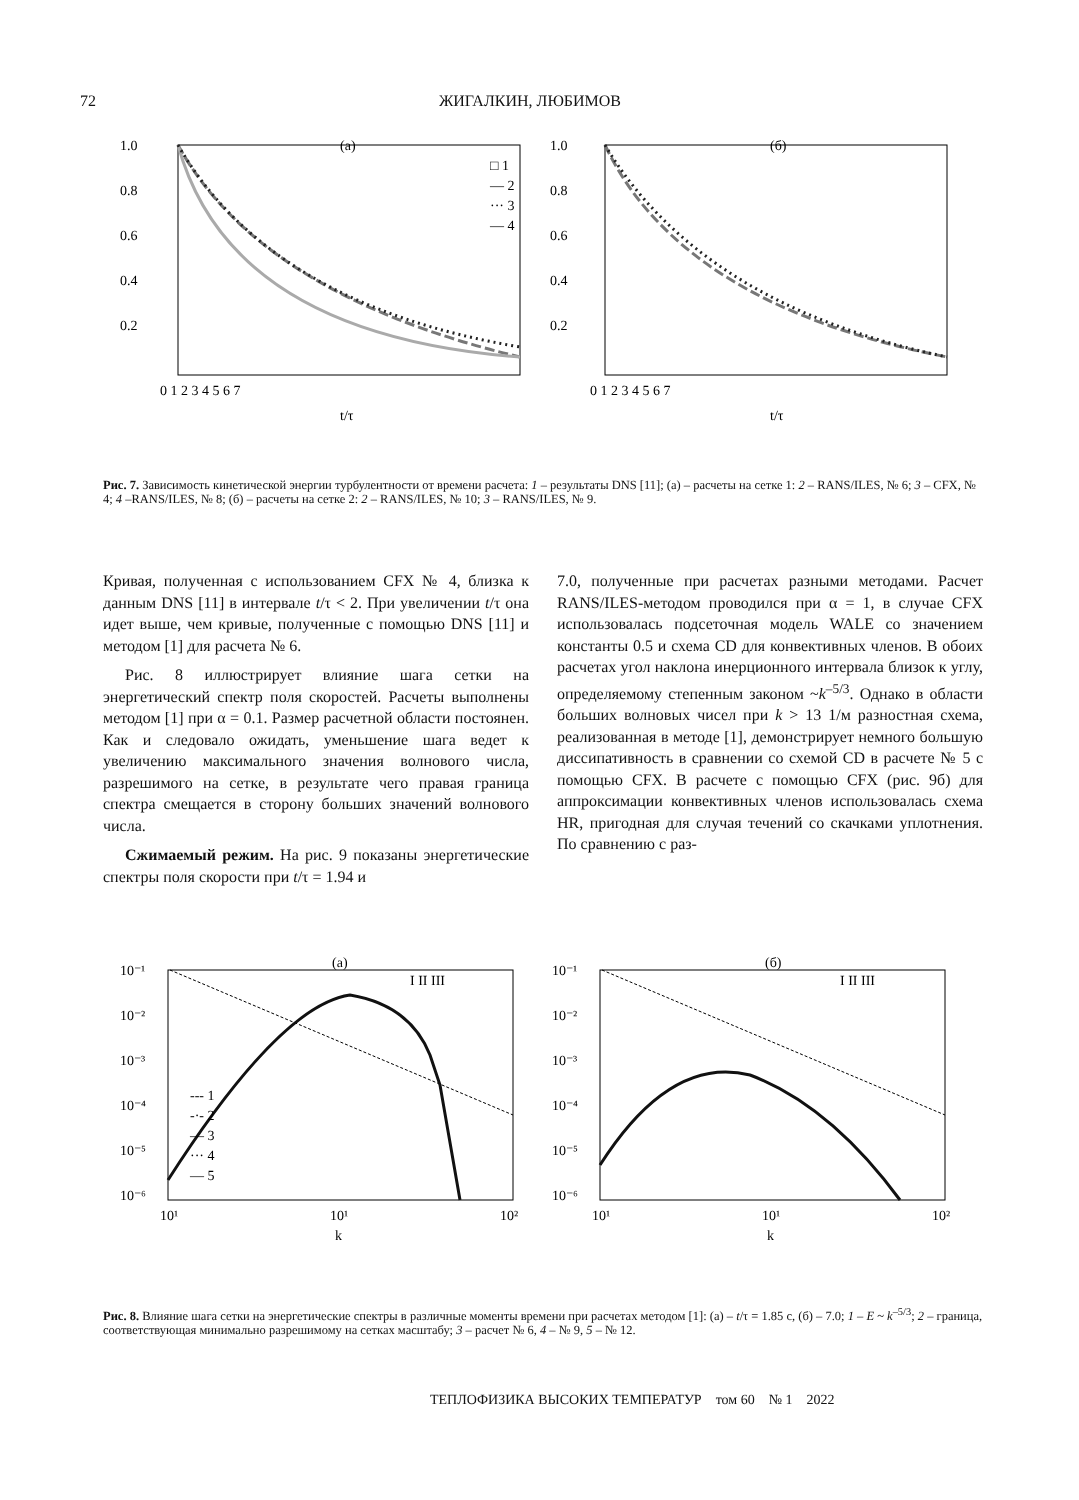72
ЖИГАЛКИН, ЛЮБИМОВ
(а)
1.0
0.8
0.6
0.4
0.2
0 1 2 3 4 5 6 7
t/τ
□ 1
— 2
··· 3
— 4
(б)
1.0
0.8
0.6
0.4
0.2
0 1 2 3 4 5 6 7
t/τ
Рис. 7. Зависимость кинетической энергии турбулентности от времени расчета: 1 – результаты DNS [11]; (а) – расчеты на сетке 1: 2 – RANS/ILES, № 6; 3 – CFX, № 4; 4 –RANS/ILES, № 8; (б) – расчеты на сетке 2: 2 – RANS/ILES, № 10; 3 – RANS/ILES, № 9.
Кривая, полученная с использованием CFX № 4, близка к данным DNS [11] в интервале t/τ < 2. При увеличении t/τ она идет выше, чем кривые, полученные с помощью DNS [11] и методом [1] для расчета № 6.
Рис. 8 иллюстрирует влияние шага сетки на энергетический спектр поля скоростей. Расчеты выполнены методом [1] при α = 0.1. Размер расчетной области постоянен. Как и следовало ожидать, уменьшение шага ведет к увеличению максимального значения волнового числа, разрешимого на сетке, в результате чего правая граница спектра смещается в сторону больших значений волнового числа.
Сжимаемый режим. На рис. 9 показаны энергетические спектры поля скорости при t/τ = 1.94 и
7.0, полученные при расчетах разными методами. Расчет RANS/ILES-методом проводился при α = 1, в случае CFX использовалась подсеточная модель WALE со значением константы 0.5 и схема CD для конвективных членов. В обоих расчетах угол наклона инерционного интервала близок к углу, определяемому степенным законом ~k<sup>–5/3</sup>. Однако в области больших волновых чисел при k > 13 1/м разностная схема, реализованная в методе [1], демонстрирует немного большую диссипативность в сравнении со схемой CD в расчете № 5 с помощью CFX. В расчете с помощью CFX (рис. 9б) для аппроксимации конвективных членов использовалась схема HR, пригодная для случая течений со скачками уплотнения. По сравнению с раз-
(а)
10⁻¹
10⁻²
10⁻³
10⁻⁴
10⁻⁵
10⁻⁶
10¹
10¹
10²
k
I II III
--- 1
-·- 2
— 3
··· 4
— 5
(б)
10⁻¹
10⁻²
10⁻³
10⁻⁴
10⁻⁵
10⁻⁶
10¹
10¹
10²
k
I II III
Рис. 8. Влияние шага сетки на энергетические спектры в различные моменты времени при расчетах методом [1]: (а) – t/τ = 1.85 с, (б) – 7.0; 1 – E ~ k<sup>–5/3</sup>; 2 – граница, соответствующая минимально разрешимому на сетках масштабу; 3 – расчет № 6, 4 – № 9, 5 – № 12.
ТЕПЛОФИЗИКА ВЫСОКИХ ТЕМПЕРАТУР том 60 № 1 2022